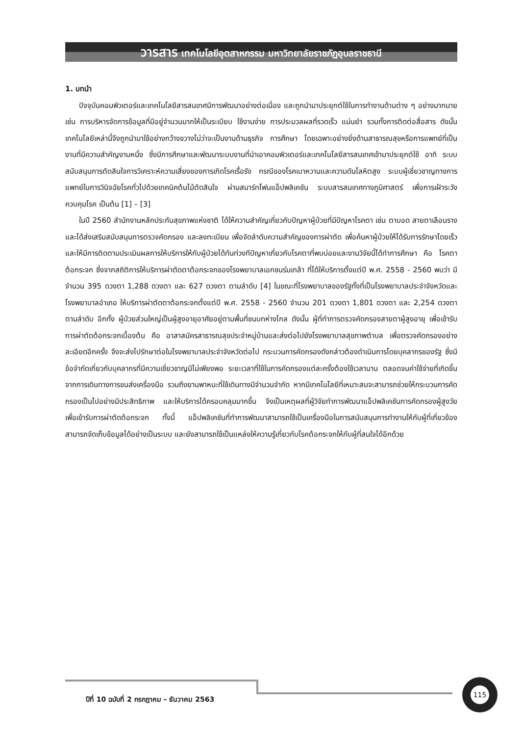วารสาร เทคโนโลยีอุตสาหกรรม มหาวิทยาลัยราชภัฏอุบลราชธานี
1. บทนำ
ปัจจุบันคอมพิวเตอร์และเทคโนโลยีสารสนเทศมีการพัฒนาอย่างต่อเนื่อง และถูกนำมาประยุกต์ใช้ในการทำงานด้านต่าง ๆ อย่างมากมาย เช่น การบริหารจัดการข้อมูลที่มีอยู่จำนวนมากให้เป็นระเบียบ ใช้งานง่าย การประมวลผลที่รวดเร็ว แม่นยำ รวมทั้งการติดต่อสื่อสาร ดังนั้น เทคโนโลยีเหล่านี้จึงถูกนำมาใช้อย่างกว้างขวางไม่ว่าจะเป็นงานด้านธุรกิจ การศึกษา โดยเฉพาะอย่างยิ่งด้านสาธารณสุขหรือการแพทย์ที่เป็นงานที่มีความสำคัญงานหนึ่ง ซึ่งมีการศึกษาและพัฒนาระบบงานที่นำเอาคอมพิวเตอร์และเทคโนโลยีสารสนเทศเข้ามาประยุกต์ใช้ อาทิ ระบบสนับสนุนการตัดสินใจการวิเคราะห์ความเสี่ยงของการเกิดโรคเรื้อรัง กรณีของโรคเบาหวานและความดันโลหิตสูง ระบบผู้เชี่ยวชาญทางการแพทย์ในการวินิจฉัยโรคทั่วไปด้วยเทคนิคต้นไม้ตัดสินใจ ผ่านสมาร์ทโฟนแอ็ปพลิเคชัน ระบบสารสนเทศทางภูมิศาสตร์ เพื่อการเฝ้าระวังควบคุมโรค เป็นต้น [1] – [3]
ในปี 2560 สำนักงานหลักประกันสุขภาพแห่งชาติ ได้ให้ความสำคัญเกี่ยวกับปัญหาผู้ป่วยที่มีปัญหาโรคตา เช่น ตาบอด สายตาเลือนราง และได้ส่งเสริมสนับสนุนการตรวจคัดกรอง และลงทะเบียน เพื่อจัดลำดับความสำคัญของการผ่าตัด เพื่อค้นหาผู้ป่วยให้ได้รับการรักษาโดยเร็วและให้มีการติดตามประเมินผลการให้บริการให้กับผู้ป่วยได้ทันท่วงทีปัญหาเกี่ยวกับโรคตาที่พบบ่อยและงานวิจัยนี้ได้ทำการศึกษา คือ โรคตาต้อกระจก ซึ่งจากสถิติการให้บริการผ่าตัดตาต้อกระจกของโรงพยาบาลเอกชนร่มเกล้า ที่ได้ให้บริการตั้งแต่ปี พ.ศ. 2558 - 2560 พบว่า มีจำนวน 395 ดวงตา 1,288 ดวงตา และ 627 ดวงตา ตามลำดับ [4] ในขณะที่โรงพยาบาลของรัฐทั้งที่เป็นโรงพยาบาลประจำจังหวัดและโรงพยาบาลอำเภอ ให้บริการผ่าตัดตาต้อกระจกตั้งแต่ปี พ.ศ. 2558 - 2560 จำนวน 201 ดวงตา 1,801 ดวงตา และ 2,254 ดวงตา ตามลำดับ อีกทั้ง ผู้ป่วยส่วนใหญ่เป็นผู้สูงอายุอาศัยอยู่ตามพื้นที่ชนบทห่างไกล ดังนั้น ผู้ที่ทำการตรวจคัดกรองสายตาผู้สูงอายุ เพื่อเข้ารับการผ่าตัดต้อกระจกเบื้องต้น คือ อาสาสมัครสาธารณสุขประจำหมู่บ้านและส่งต่อไปยังโรงพยาบาลสุขภาพตำบล เพื่อตรวจคัดกรองอย่างละเอียดอีกครั้ง จึงจะส่งไปรักษาต่อในโรงพยาบาลประจำจังหวัดต่อไป กระบวนการคัดกรองดังกล่าวต้องดำเนินการโดยบุคลากรของรัฐ ซึ่งมีข้อจำกัดเกี่ยวกับบุคลากรที่มีความเชี่ยวชาญมีไม่เพียงพอ ระยะเวลาที่ใช้ในการคัดกรองแต่ละครั้งต้องใช้เวลานาน ตลอดจนค่าใช้จ่ายที่เกิดขึ้นจากการเดินทางการขนส่งเครื่องมือ รวมถึงยานพาหนะที่ใช้เดินทางมีจำนวนจำกัด หากมีเทคโนโลยีที่เหมาะสมจะสามารถช่วยให้กระบวนการคัดกรองเป็นไปอย่างมีประสิทธิภาพ และให้บริการได้ครอบคลุมมากขึ้น จึงเป็นเหตุผลที่ผู้วิจัยทำการพัฒนาแอ็ปพลิเคชันการคัดกรองผู้สูงวัย เพื่อเข้ารับการผ่าตัดต้อกระจก ทั้งนี้ แอ็ปพลิเคชันที่ทำการพัฒนาสามารถใช้เป็นเครื่องมือในการสนับสนุนการทำงานให้กับผู้ที่เกี่ยวข้อง สามารถจัดเก็บข้อมูลได้อย่างเป็นระบบ และยังสามารถใช้เป็นแหล่งให้ความรู้เกี่ยวกับโรคต้อกระจกให้กับผู้ที่สนใจได้อีกด้วย
ปีที่ 10 ฉบับที่ 2 กรกฎาคม – ธันวาคม 2563
115